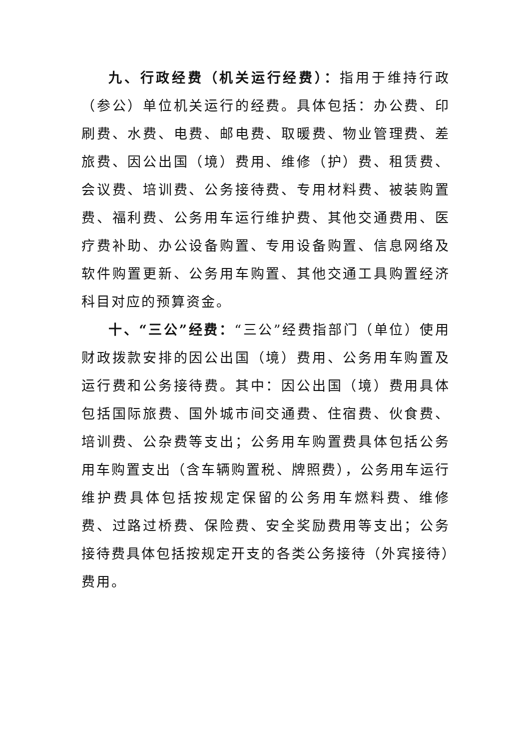九、行政经费（机关运行经费）：指用于维持行政（参公）单位机关运行的经费。具体包括：办公费、印刷费、水费、电费、邮电费、取暖费、物业管理费、差旅费、因公出国（境）费用、维修（护）费、租赁费、会议费、培训费、公务接待费、专用材料费、被装购置费、福利费、公务用车运行维护费、其他交通费用、医疗费补助、办公设备购置、专用设备购置、信息网络及软件购置更新、公务用车购置、其他交通工具购置经济科目对应的预算资金。
十、“三公”经费：“三公”经费指部门（单位）使用财政拨款安排的因公出国（境）费用、公务用车购置及运行费和公务接待费。其中：因公出国（境）费用具体包括国际旅费、国外城市间交通费、住宿费、伙食费、培训费、公杂费等支出；公务用车购置费具体包括公务用车购置支出（含车辆购置税、牌照费），公务用车运行维护费具体包括按规定保留的公务用车燃料费、维修费、过路过桥费、保险费、安全奖励费用等支出；公务接待费具体包括按规定开支的各类公务接待（外宾接待）费用。